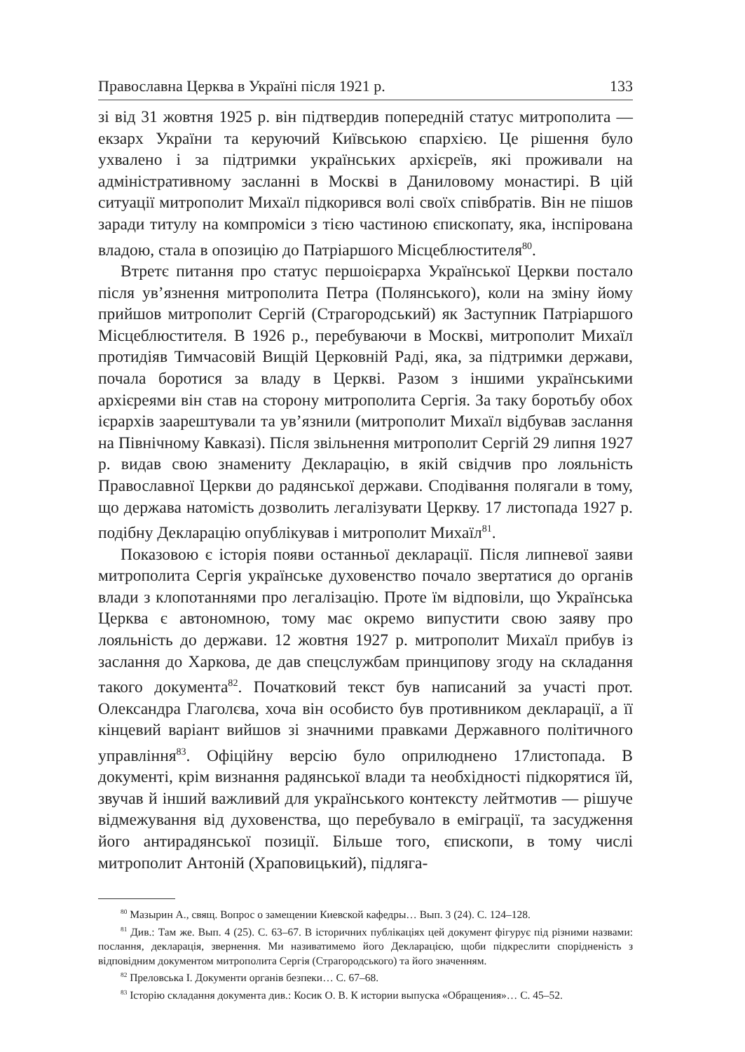Православна Церква в Україні після 1921 р. 133
зі від 31 жовтня 1925 р. він підтвердив попередній статус митрополита — екзарх України та керуючий Київською єпархією. Це рішення було ухвалено і за підтримки українських архієреїв, які проживали на адміністративному засланні в Москві в Даниловому монастирі. В цій ситуації митрополит Михаїл підкорився волі своїх співбратів. Він не пішов заради титулу на компроміси з тією частиною єпископату, яка, інспірована владою, стала в опозицію до Патріаршого Місцеблюстителя<sup>80</sup>.
Втретє питання про статус першоієрарха Української Церкви постало після ув’язнення митрополита Петра (Полянського), коли на зміну йому прийшов митрополит Сергій (Страгородський) як Заступник Патріаршого Місцеблюстителя. В 1926 р., перебуваючи в Москві, митрополит Михаїл протидіяв Тимчасовій Вищій Церковній Раді, яка, за підтримки держави, почала боротися за владу в Церкві. Разом з іншими українськими архієреями він став на сторону митрополита Сергія. За таку боротьбу обох ієрархів заарештували та ув’язнили (митрополит Михаїл відбував заслання на Північному Кавказі). Після звільнення митрополит Сергій 29 липня 1927 р. видав свою знамениту Декларацію, в якій свідчив про лояльність Православної Церкви до радянської держави. Сподівання полягали в тому, що держава натомість дозволить легалізувати Церкву. 17 листопада 1927 р. подібну Декларацію опублікував і митрополит Михаїл<sup>81</sup>.
Показовою є історія появи останньої декларації. Після липневої заяви митрополита Сергія українське духовенство почало звертатися до органів влади з клопотаннями про легалізацію. Проте їм відповіли, що Українська Церква є автономною, тому має окремо випустити свою заяву про лояльність до держави. 12 жовтня 1927 р. митрополит Михаїл прибув із заслання до Харкова, де дав спецслужбам принципову згоду на складання такого документа<sup>82</sup>. Початковий текст був написаний за участі прот. Олександра Глаголєва, хоча він особисто був противником декларації, а її кінцевий варіант вийшов зі значними правками Державного політичного управління<sup>83</sup>. Офіційну версію було оприлюднено 17листопада. В документі, крім визнання радянської влади та необхідності підкорятися їй, звучав й інший важливий для українського контексту лейтмотив — рішуче відмежування від духовенства, що перебувало в еміграції, та засудження його антирадянської позиції. Більше того, єпископи, в тому числі митрополит Антоній (Храповицький), підляга-
<sup>80</sup> Мазырин А., свящ. Вопрос о замещении Киевской кафедры… Вып. 3 (24). С. 124–128.
<sup>81</sup> Див.: Там же. Вып. 4 (25). С. 63–67. В історичних публікаціях цей документ фігурує під різними назвами: послання, декларація, звернення. Ми називатимемо його Декларацією, щоби підкреслити спорідненість з відповідним документом митрополита Сергія (Страгородського) та його значенням.
<sup>82</sup> Преловська І. Документи органів безпеки… С. 67–68.
<sup>83</sup> Історію складання документа див.: Косик О. В. К истории выпуска «Обращения»… С. 45–52.